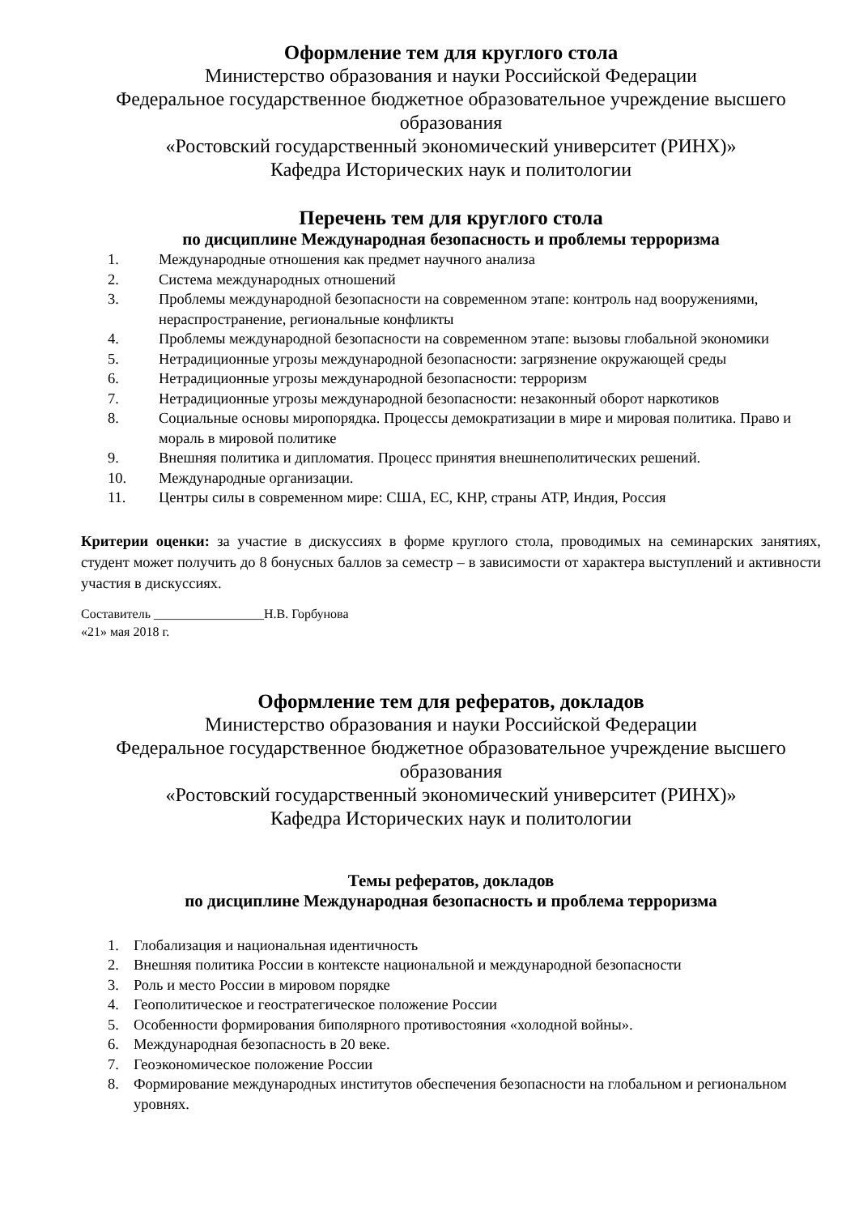Оформление тем для круглого стола
Министерство образования и науки Российской Федерации
Федеральное государственное бюджетное образовательное учреждение высшего образования
«Ростовский государственный экономический университет (РИНХ)»
Кафедра Исторических наук и политологии
Перечень тем для круглого стола
по дисциплине Международная безопасность и проблемы терроризма
1. Международные отношения как предмет научного анализа
2. Система международных отношений
3. Проблемы международной безопасности на современном этапе: контроль над вооружениями, нераспространение, региональные конфликты
4. Проблемы международной безопасности на современном этапе: вызовы глобальной экономики
5. Нетрадиционные угрозы международной безопасности: загрязнение окружающей среды
6. Нетрадиционные угрозы международной безопасности: терроризм
7. Нетрадиционные угрозы международной безопасности: незаконный оборот наркотиков
8. Социальные основы миропорядка. Процессы демократизации в мире и мировая политика. Право и мораль в мировой политике
9. Внешняя политика и дипломатия. Процесс принятия внешнеполитических решений.
10. Международные организации.
11. Центры силы в современном мире: США, ЕС, КНР, страны АТР, Индия, Россия
Критерии оценки: за участие в дискуссиях в форме круглого стола, проводимых на семинарских занятиях, студент может получить до 8 бонусных баллов за семестр – в зависимости от характера выступлений и активности участия в дискуссиях.
Составитель _________________Н.В. Горбунова
«21» мая 2018 г.
Оформление тем для рефератов, докладов
Министерство образования и науки Российской Федерации
Федеральное государственное бюджетное образовательное учреждение высшего образования
«Ростовский государственный экономический университет (РИНХ)»
Кафедра Исторических наук и политологии
Темы рефератов, докладов
по дисциплине Международная безопасность и проблема терроризма
1. Глобализация и национальная идентичность
2. Внешняя политика России в контексте национальной и международной безопасности
3. Роль и место России в мировом порядке
4. Геополитическое и геостратегическое положение России
5. Особенности формирования биполярного противостояния «холодной войны».
6. Международная безопасность в 20 веке.
7. Геоэкономическое положение России
8. Формирование международных институтов обеспечения безопасности на глобальном и региональном уровнях.